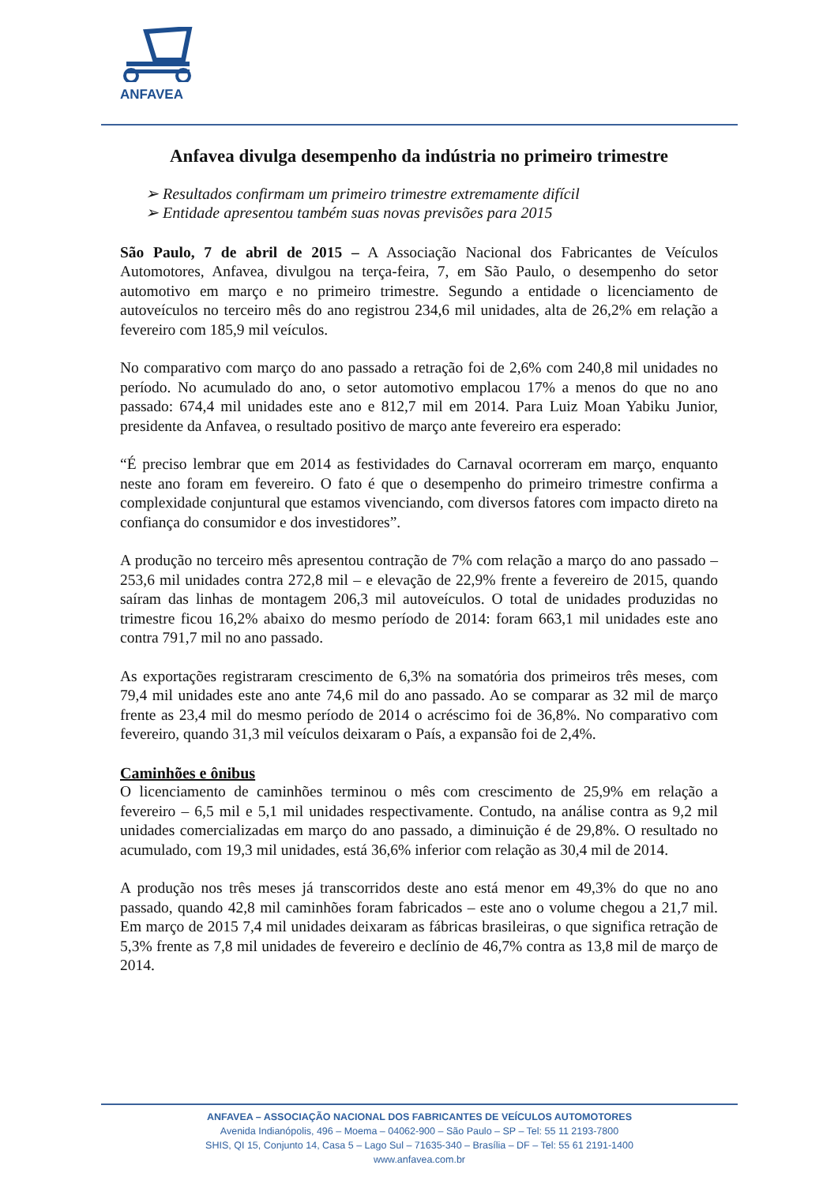ANFAVEA
Anfavea divulga desempenho da indústria no primeiro trimestre
➢ Resultados confirmam um primeiro trimestre extremamente difícil
➢ Entidade apresentou também suas novas previsões para 2015
São Paulo, 7 de abril de 2015 – A Associação Nacional dos Fabricantes de Veículos Automotores, Anfavea, divulgou na terça-feira, 7, em São Paulo, o desempenho do setor automotivo em março e no primeiro trimestre. Segundo a entidade o licenciamento de autoveículos no terceiro mês do ano registrou 234,6 mil unidades, alta de 26,2% em relação a fevereiro com 185,9 mil veículos.
No comparativo com março do ano passado a retração foi de 2,6% com 240,8 mil unidades no período. No acumulado do ano, o setor automotivo emplacou 17% a menos do que no ano passado: 674,4 mil unidades este ano e 812,7 mil em 2014. Para Luiz Moan Yabiku Junior, presidente da Anfavea, o resultado positivo de março ante fevereiro era esperado:
“É preciso lembrar que em 2014 as festividades do Carnaval ocorreram em março, enquanto neste ano foram em fevereiro. O fato é que o desempenho do primeiro trimestre confirma a complexidade conjuntural que estamos vivenciando, com diversos fatores com impacto direto na confiança do consumidor e dos investidores”.
A produção no terceiro mês apresentou contração de 7% com relação a março do ano passado – 253,6 mil unidades contra 272,8 mil – e elevação de 22,9% frente a fevereiro de 2015, quando saíram das linhas de montagem 206,3 mil autoveículos. O total de unidades produzidas no trimestre ficou 16,2% abaixo do mesmo período de 2014: foram 663,1 mil unidades este ano contra 791,7 mil no ano passado.
As exportações registraram crescimento de 6,3% na somatória dos primeiros três meses, com 79,4 mil unidades este ano ante 74,6 mil do ano passado. Ao se comparar as 32 mil de março frente as 23,4 mil do mesmo período de 2014 o acréscimo foi de 36,8%. No comparativo com fevereiro, quando 31,3 mil veículos deixaram o País, a expansão foi de 2,4%.
Caminhões e ônibus
O licenciamento de caminhões terminou o mês com crescimento de 25,9% em relação a fevereiro – 6,5 mil e 5,1 mil unidades respectivamente. Contudo, na análise contra as 9,2 mil unidades comercializadas em março do ano passado, a diminuição é de 29,8%. O resultado no acumulado, com 19,3 mil unidades, está 36,6% inferior com relação as 30,4 mil de 2014.
A produção nos três meses já transcorridos deste ano está menor em 49,3% do que no ano passado, quando 42,8 mil caminhões foram fabricados – este ano o volume chegou a 21,7 mil. Em março de 2015 7,4 mil unidades deixaram as fábricas brasileiras, o que significa retração de 5,3% frente as 7,8 mil unidades de fevereiro e declínio de 46,7% contra as 13,8 mil de março de 2014.
ANFAVEA – ASSOCIAÇÃO NACIONAL DOS FABRICANTES DE VEÍCULOS AUTOMOTORES
Avenida Indianópolis, 496 – Moema – 04062-900 – São Paulo – SP – Tel: 55 11 2193-7800
SHIS, QI 15, Conjunto 14, Casa 5 – Lago Sul – 71635-340 – Brasília – DF – Tel: 55 61 2191-1400
www.anfavea.com.br